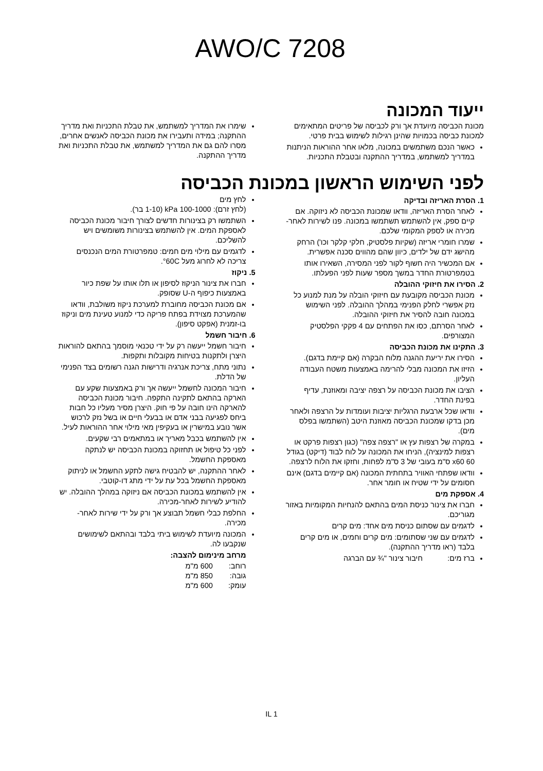AWO/C 7208
ייעוד המכונה
מכונת הכביסה מיועדת אך ורק לכביסה של פריטים המתאימים למכונת כביסה בכמויות שהינן רגילות לשימוש בבית פרטי.
כאשר הנכם משתמשים במכונה, מלאו אחר ההוראות הניתנות במדריך למשתמש, במדריך ההתקנה ובטבלת התכניות.
שימרו את המדריך למשתמש, את טבלת התכניות ואת מדריך ההתקנה; במידה ותעבירו את מכונת הכביסה לאנשים אחרים, מסרו להם גם את המדריך למשתמש, את טבלת התכניות ואת מדריך ההתקנה.
לפני השימוש הראשון במכונת הכביסה
1. הסרת האריזה ובדיקה
לאחר הסרת האריזה, וודאו שמכונת הכביסה לא ניזוקה. אם קיים ספק, אין להשתמש תשתמשו במכונה. פנו לשירות לאחר-מכירה או לספק המקומי שלכם.
שמרו חומרי אריזה (שקיות פלסטיק, חלקי קלקר וכו') הרחק מהישג ידם של ילדים, כיוון שהם מהווים סכנה אפשרית.
אם המכשיר היה חשוף לקור לפני המסירה, השאירו אותו בטמפרטורת החדר במשך מספר שעות לפני הפעלתו.
2. הסירו את חיזוקי ההובלה
מכונת הכביסה מקובעת עם חיזוקי הובלה על מנת למנוע כל נזק אפשרי לחלק הפנימי במהלך ההובלה. לפני השימוש במכונה חובה להסיר את חיזוקי ההובלה.
לאחר הסרתם, כסו את הפתחים עם 4 פקקי הפלסטיק המצורפים.
3. התקינו את מכונת הכביסה
הסירו את יריעת ההגנה מלוח הבקרה (אם קיימת בדגם).
הזיזו את המכונה מבלי להרימה באמצעות משטח העבודה העליון.
הציבו את מכונת הכביסה על רצפה יציבה ומאוזנת, עדיף בפינת החדר.
וודאו שכל ארבעת הרגליות יציבות ועומדות על הרצפה ולאחר מכן בדקו שמכונת הכביסה מאוזנת היטב (השתמשו בפלס מים).
במקרה של רצפות עץ או "רצפה צפה" (כגון רצפות פרקט או רצפות למינציה), הניחו את המכונה על לוח לבוד (דיקט) בגודל 60 x60 ס"מ בעובי של 3 ס"מ לפחות, וחזקו את הלוח לרצפה.
וודאו שפתחי האוויר בתחתית המכונה (אם קיימים בדגם) אינם חסומים על ידי שטיח או חומר אחר.
4. אספקת מים
חברו את צינור כניסת המים בהתאם להנחיות המקומיות באזור מגוריכם.
לדגמים עם שסתום כניסת מים אחד: מים קרים
לדגמים עם שני שסתומים: מים קרים וחמים, או מים קרים בלבד (ראו מדריך ההתקנה).
ברז מים: חיבור צינור "¾ עם הברגה
לחץ מים
(לחץ זרם): 100-1000 kPa (1-10 בר).
השתמשו רק בצינורות חדשים לצורך חיבור מכונת הכביסה לאספקת המים. אין להשתמש בצינורות משומשים ויש להשליכם.
לדגמים עם מילוי מים חמים: טמפרטורת המים הנכנסים צריכה לא לחרוג מעל 60C°.
5. ניקוז
חברו את צינור הניקוז לסיפון או תלו אותו על שפת כיור באמצעות כיפוף ה-U שסופק.
אם מכונת הכביסה מחוברת למערכת ניקוז משולבת, וודאו שהמערכת מצוידת בפתח פריקה כדי למנוע טעינת מים וניקוז בו-זמנית (אפקט סיפון).
6. חיבור חשמל
חיבור חשמל ייעשה רק על ידי טכנאי מוסמך בהתאם להוראות היצרן ולתקנות בטיחות מקובלות ותקפות.
נתוני מתח, צריכת אנרגיה ודרישות הגנה רשומים בצד הפנימי של הדלת.
חיבור המכונה לחשמל ייעשה אך ורק באמצעות שקע עם הארקה בהתאם לתקינה התקפה. חיבור מכונת הכביסה להארקה הינו חובה על פי חוק. היצרן מסיר מעליו כל חבות ביחס לפגיעה בבני אדם או בבעלי חיים או בשל נזק לרכוש אשר נובע במישרין או בעקיפין מאי מילוי אחר ההוראות לעיל.
אין להשתמש בכבל מאריך או במתאמים רבי שקעים.
לפני כל טיפול או תחזוקה במכונת הכביסה יש לנתקה מאספקת החשמל.
לאחר ההתקנה, יש להבטיח גישה לתקע החשמל או לניתוק מאספקת החשמל בכל עת על ידי מתג דו-קוטבי.
אין להשתמש במכונת הכביסה אם ניזוקה במהלך ההובלה. יש להודיע לשירות לאחר-מכירה.
החלפת כבלי חשמל תבוצע אך ורק על ידי שירות לאחר-מכירה.
המכונה מיועדת לשימוש ביתי בלבד ובהתאם לשימושים שנקבעו לה.
מרחב מינימום להצבה:
| רוחב: | 600 מ"מ |
| גובה: | 850 מ"מ |
| עומק: | 600 מ"מ |
IL 1